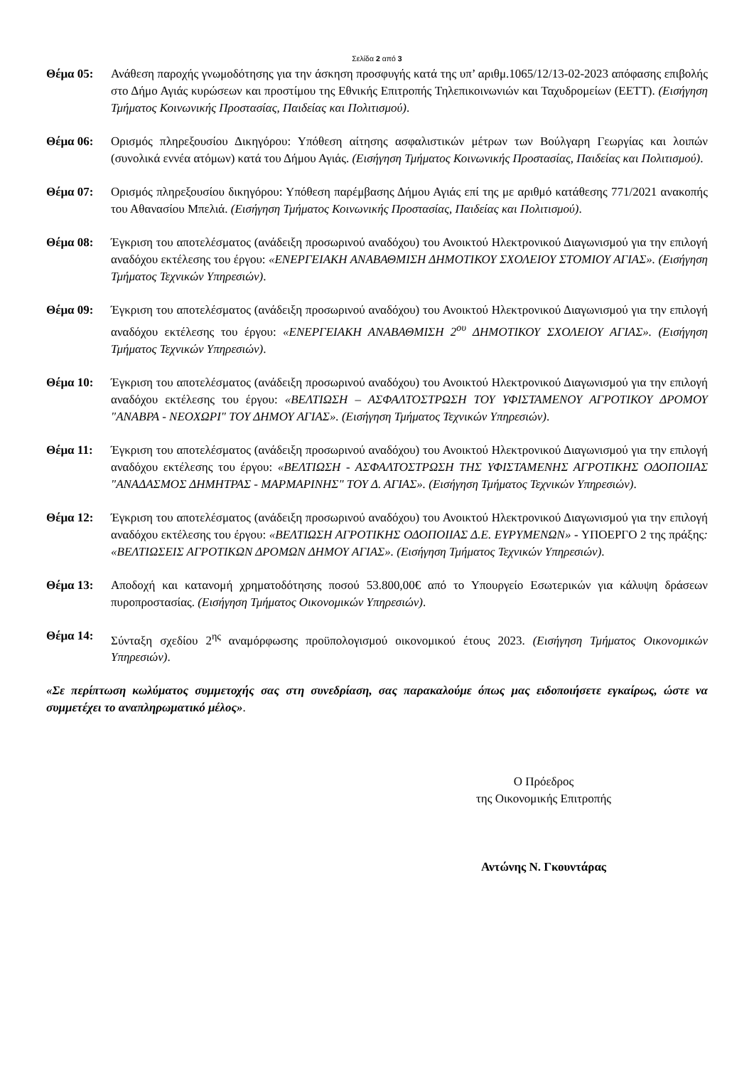Σελίδα 2 από 3
Θέμα 05: Ανάθεση παροχής γνωμοδότησης για την άσκηση προσφυγής κατά της υπ’ αριθμ.1065/12/13-02-2023 απόφασης επιβολής στο Δήμο Αγιάς κυρώσεων και προστίμου της Εθνικής Επιτροπής Τηλεπικοινωνιών και Ταχυδρομείων (ΕΕΤΤ). (Εισήγηση Τμήματος Κοινωνικής Προστασίας, Παιδείας και Πολιτισμού).
Θέμα 06: Ορισμός πληρεξουσίου Δικηγόρου: Υπόθεση αίτησης ασφαλιστικών μέτρων των Βούλγαρη Γεωργίας και λοιπών (συνολικά εννέα ατόμων) κατά του Δήμου Αγιάς. (Εισήγηση Τμήματος Κοινωνικής Προστασίας, Παιδείας και Πολιτισμού).
Θέμα 07: Ορισμός πληρεξουσίου δικηγόρου: Υπόθεση παρέμβασης Δήμου Αγιάς επί της με αριθμό κατάθεσης 771/2021 ανακοπής του Αθανασίου Μπελιά. (Εισήγηση Τμήματος Κοινωνικής Προστασίας, Παιδείας και Πολιτισμού).
Θέμα 08: Έγκριση του αποτελέσματος (ανάδειξη προσωρινού αναδόχου) του Ανοικτού Ηλεκτρονικού Διαγωνισμού για την επιλογή αναδόχου εκτέλεσης του έργου: «ΕΝΕΡΓΕΙΑΚΗ ΑΝΑΒΑΘΜΙΣΗ ΔΗΜΟΤΙΚΟΥ ΣΧΟΛΕΙΟΥ ΣΤΟΜΙΟΥ ΑΓΙΑΣ». (Εισήγηση Τμήματος Τεχνικών Υπηρεσιών).
Θέμα 09: Έγκριση του αποτελέσματος (ανάδειξη προσωρινού αναδόχου) του Ανοικτού Ηλεκτρονικού Διαγωνισμού για την επιλογή αναδόχου εκτέλεσης του έργου: «ΕΝΕΡΓΕΙΑΚΗ ΑΝΑΒΑΘΜΙΣΗ 2<sup>ου</sup> ΔΗΜΟΤΙΚΟΥ ΣΧΟΛΕΙΟΥ ΑΓΙΑΣ». (Εισήγηση Τμήματος Τεχνικών Υπηρεσιών).
Θέμα 10: Έγκριση του αποτελέσματος (ανάδειξη προσωρινού αναδόχου) του Ανοικτού Ηλεκτρονικού Διαγωνισμού για την επιλογή αναδόχου εκτέλεσης του έργου: «ΒΕΛΤΙΩΣΗ – ΑΣΦΑΛΤΟΣΤΡΩΣΗ ΤΟΥ ΥΦΙΣΤΑΜΕΝΟΥ ΑΓΡΟΤΙΚΟΥ ΔΡΟΜΟΥ "ΑΝΑΒΡΑ - ΝΕΟΧΩΡΙ" ΤΟΥ ΔΗΜΟΥ ΑΓΙΑΣ». (Εισήγηση Τμήματος Τεχνικών Υπηρεσιών).
Θέμα 11: Έγκριση του αποτελέσματος (ανάδειξη προσωρινού αναδόχου) του Ανοικτού Ηλεκτρονικού Διαγωνισμού για την επιλογή αναδόχου εκτέλεσης του έργου: «ΒΕΛΤΙΩΣΗ - ΑΣΦΑΛΤΟΣΤΡΩΣΗ ΤΗΣ ΥΦΙΣΤΑΜΕΝΗΣ ΑΓΡΟΤΙΚΗΣ ΟΔΟΠΟΙΙΑΣ "ΑΝΑΔΑΣΜΟΣ ΔΗΜΗΤΡΑΣ - ΜΑΡΜΑΡΙΝΗΣ" ΤΟΥ Δ. ΑΓΙΑΣ». (Εισήγηση Τμήματος Τεχνικών Υπηρεσιών).
Θέμα 12: Έγκριση του αποτελέσματος (ανάδειξη προσωρινού αναδόχου) του Ανοικτού Ηλεκτρονικού Διαγωνισμού για την επιλογή αναδόχου εκτέλεσης του έργου: «ΒΕΛΤΙΩΣΗ ΑΓΡΟΤΙΚΗΣ ΟΔΟΠΟΙΙΑΣ Δ.Ε. ΕΥΡΥΜΕΝΩΝ» - ΥΠΟΕΡΓΟ 2 της πράξης: «ΒΕΛΤΙΩΣΕΙΣ ΑΓΡΟΤΙΚΩΝ ΔΡΟΜΩΝ ΔΗΜΟΥ ΑΓΙΑΣ». (Εισήγηση Τμήματος Τεχνικών Υπηρεσιών).
Θέμα 13: Αποδοχή και κατανομή χρηματοδότησης ποσού 53.800,00€ από το Υπουργείο Εσωτερικών για κάλυψη δράσεων πυροπροστασίας. (Εισήγηση Τμήματος Οικονομικών Υπηρεσιών).
Θέμα 14: Σύνταξη σχεδίου 2<sup>ης</sup> αναμόρφωσης προϋπολογισμού οικονομικού έτους 2023. (Εισήγηση Τμήματος Οικονομικών Υπηρεσιών).
«Σε περίπτωση κωλύματος συμμετοχής σας στη συνεδρίαση, σας παρακαλούμε όπως μας ειδοποιήσετε εγκαίρως, ώστε να συμμετέχει το αναπληρωματικό μέλος».
Ο Πρόεδρος
της Οικονομικής Επιτροπής
Αντώνης Ν. Γκουντάρας